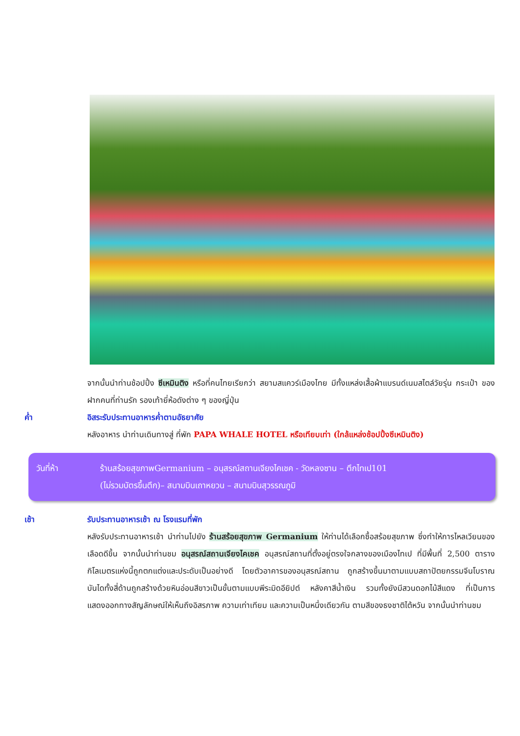จากนั้นนำท่านช้อปปิ้ง ซีเหมินติง หรือที่คนไทยเรียกว่า สยามสแควร์เมืองไทย มีทั้งแหล่งเสื้อผ้าแบรนด์เนมสไตล์วัยรุ่น กระเป๋า ของฝากคนที่ท่านรัก รองเท้ายี่ห้อดังต่าง ๆ ของญี่ปุ่น
ค่ำ อิสระรับประทานอาหารค่ำตามอัธยาศัย
หลังอาหาร นำท่านเดินทางสู่ ที่พัก PAPA WHALE HOTEL หรือเทียบเท่า (ใกล้แหล่งช้อปปิ้งซีเหมินติง)
วันที่ห้า ร้านสร้อยสุขภาพGermanium – อนุสรณ์สถานเจียงไคเชค - วัดหลงซาน – ตึกไทเป101
(ไม่รวมบัตรขึ้นตึก)– สนามบินเถาหยวน – สนามบินสุวรรณภูมิ
เช้า รับประทานอาหารเช้า ณ โรงแรมที่พัก
หลังรับประทานอาหารเช้า นำท่านไปยัง ร้านสร้อยสุขภาพ Germanium ให้ท่านได้เลือกซื้อสร้อยสุขภาพ ซึ่งทำให้การไหลเวียนของเลือดดีขึ้น จากนั้นนำท่านชม อนุสรณ์สถานเจียงไคเชค อนุสรณ์สถานที่ตั้งอยู่ตรงใจกลางของเมืองไทเป ที่มีพื้นที่ 2,500 ตารางกิโลเมตรแห่งนี้ถูกตกแต่งและประดับเป็นอย่างดี โดยตัวอาคารของอนุสรณ์สถาน ถูกสร้างขึ้นมาตามแบบสถาปัตยกรรมจีนโบราณ บันไดทั้งสี่ด้านถูกสร้างด้วยหินอ่อนสีขาวเป็นขั้นตามแบบพีระมิดอียิปต์ หลังคาสีน้ำเงิน รวมทั้งยังมีสวนดอกไม้สีแดง ที่เป็นการแสดงออกทางสัญลักษณ์ให้เห็นถึงอิสรภาพ ความเท่าเทียม และความเป็นหนึ่งเดียวกัน ตามสีของธงชาติไต้หวัน จากนั้นนำท่านชม